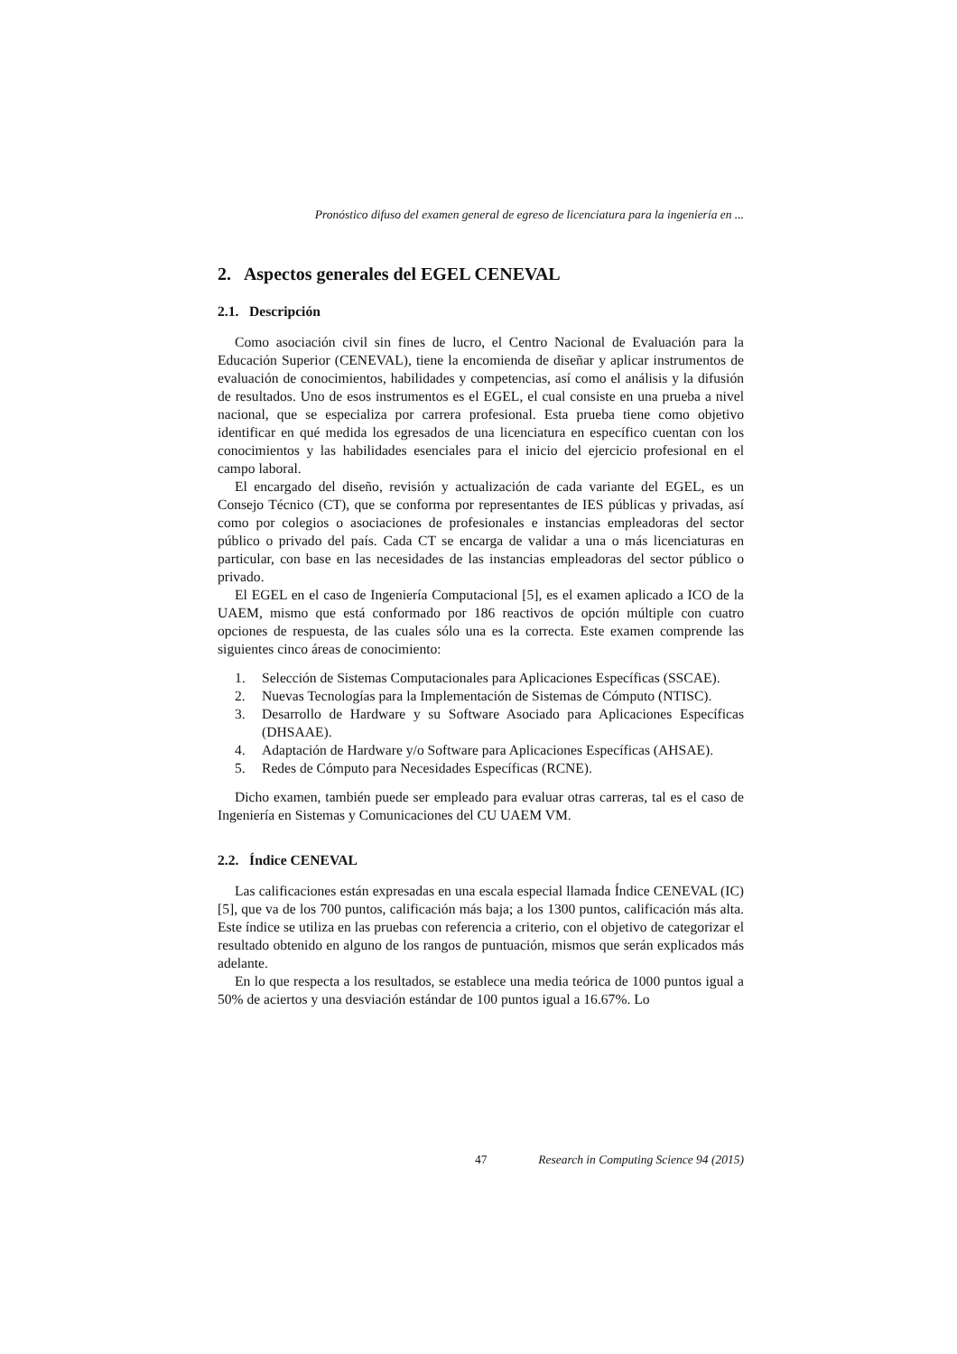Pronóstico difuso del examen general de egreso de licenciatura para la ingeniería en ...
2. Aspectos generales del EGEL CENEVAL
2.1. Descripción
Como asociación civil sin fines de lucro, el Centro Nacional de Evaluación para la Educación Superior (CENEVAL), tiene la encomienda de diseñar y aplicar instrumentos de evaluación de conocimientos, habilidades y competencias, así como el análisis y la difusión de resultados. Uno de esos instrumentos es el EGEL, el cual consiste en una prueba a nivel nacional, que se especializa por carrera profesional. Esta prueba tiene como objetivo identificar en qué medida los egresados de una licenciatura en específico cuentan con los conocimientos y las habilidades esenciales para el inicio del ejercicio profesional en el campo laboral.
El encargado del diseño, revisión y actualización de cada variante del EGEL, es un Consejo Técnico (CT), que se conforma por representantes de IES públicas y privadas, así como por colegios o asociaciones de profesionales e instancias empleadoras del sector público o privado del país. Cada CT se encarga de validar a una o más licenciaturas en particular, con base en las necesidades de las instancias empleadoras del sector público o privado.
El EGEL en el caso de Ingeniería Computacional [5], es el examen aplicado a ICO de la UAEM, mismo que está conformado por 186 reactivos de opción múltiple con cuatro opciones de respuesta, de las cuales sólo una es la correcta. Este examen comprende las siguientes cinco áreas de conocimiento:
1. Selección de Sistemas Computacionales para Aplicaciones Específicas (SSCAE).
2. Nuevas Tecnologías para la Implementación de Sistemas de Cómputo (NTISC).
3. Desarrollo de Hardware y su Software Asociado para Aplicaciones Específicas (DHSAAE).
4. Adaptación de Hardware y/o Software para Aplicaciones Específicas (AHSAE).
5. Redes de Cómputo para Necesidades Específicas (RCNE).
Dicho examen, también puede ser empleado para evaluar otras carreras, tal es el caso de Ingeniería en Sistemas y Comunicaciones del CU UAEM VM.
2.2. Índice CENEVAL
Las calificaciones están expresadas en una escala especial llamada Índice CENEVAL (IC) [5], que va de los 700 puntos, calificación más baja; a los 1300 puntos, calificación más alta. Este índice se utiliza en las pruebas con referencia a criterio, con el objetivo de categorizar el resultado obtenido en alguno de los rangos de puntuación, mismos que serán explicados más adelante.
En lo que respecta a los resultados, se establece una media teórica de 1000 puntos igual a 50% de aciertos y una desviación estándar de 100 puntos igual a 16.67%. Lo
47 Research in Computing Science 94 (2015)